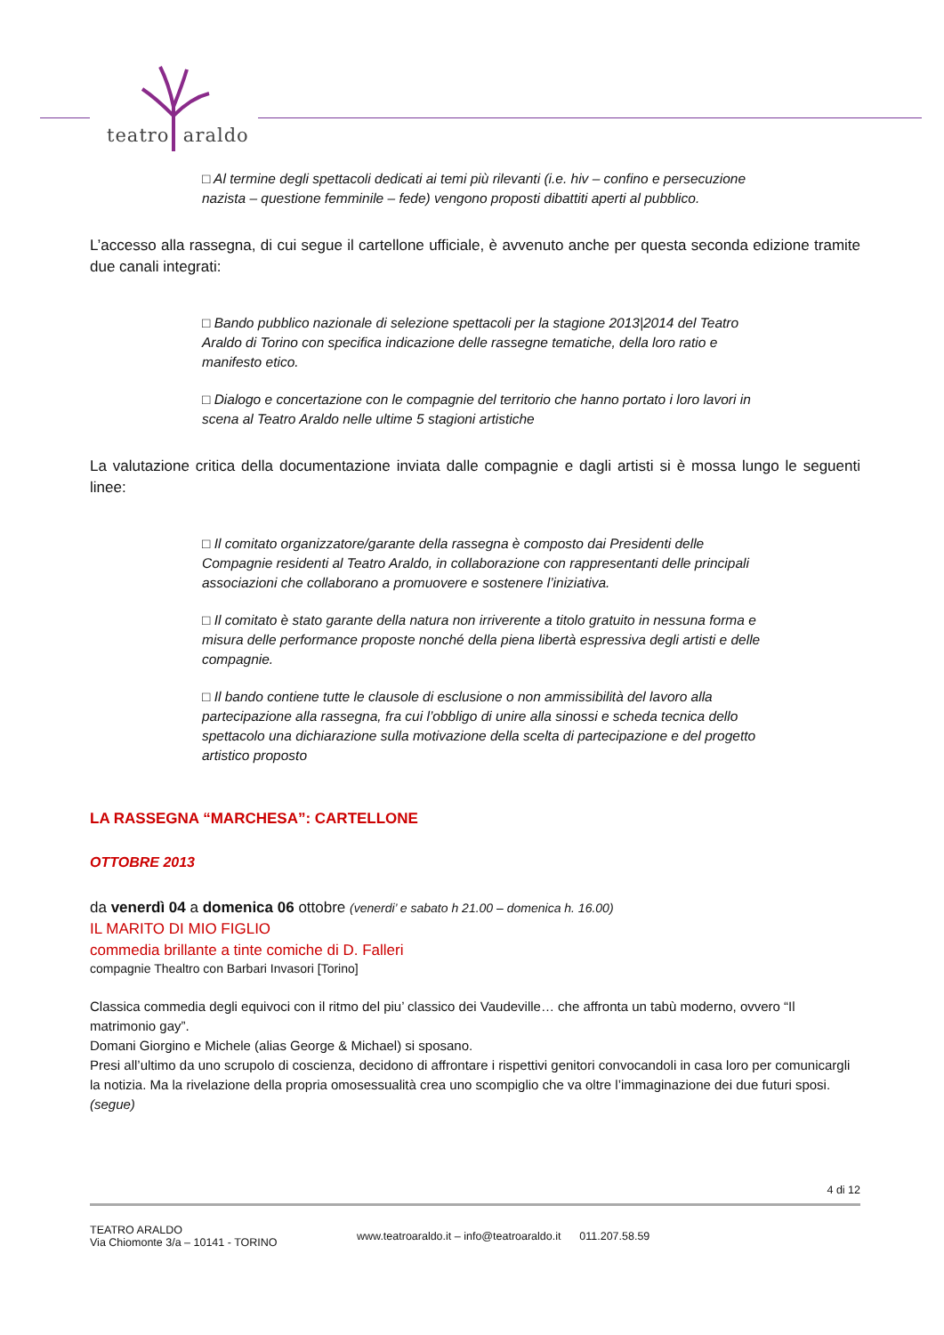teatro araldo
□ Al termine degli spettacoli dedicati ai temi più rilevanti (i.e. hiv – confino e persecuzione nazista – questione femminile – fede) vengono proposti dibattiti aperti al pubblico.
L’accesso alla rassegna, di cui segue il cartellone ufficiale, è avvenuto anche per questa seconda edizione tramite due canali integrati:
□ Bando pubblico nazionale di selezione spettacoli per la stagione 2013|2014 del Teatro Araldo di Torino con specifica indicazione delle rassegne tematiche, della loro ratio e manifesto etico.
□ Dialogo e concertazione con le compagnie del territorio che hanno portato i loro lavori in scena al Teatro Araldo nelle ultime 5 stagioni artistiche
La valutazione critica della documentazione inviata dalle compagnie e dagli artisti si è mossa lungo le seguenti linee:
□ Il comitato organizzatore/garante della rassegna è composto dai Presidenti delle Compagnie residenti al Teatro Araldo, in collaborazione con rappresentanti delle principali associazioni che collaborano a promuovere e sostenere l’iniziativa.
□ Il comitato è stato garante della natura non irriverente a titolo gratuito in nessuna forma e misura delle performance proposte nonché della piena libertà espressiva degli artisti e delle compagnie.
□ Il bando contiene tutte le clausole di esclusione o non ammissibilità del lavoro alla partecipazione alla rassegna, fra cui l’obbligo di unire alla sinossi e scheda tecnica dello spettacolo una dichiarazione sulla motivazione della scelta di partecipazione e del progetto artistico proposto
LA RASSEGNA “MARCHESA”: CARTELLONE
OTTOBRE 2013
da venerdì 04 a domenica 06 ottobre (venerdi’ e sabato h 21.00 – domenica h. 16.00)
IL MARITO DI MIO FIGLIO
commedia brillante a tinte comiche di D. Falleri
compagnie Thealtro con Barbari Invasori [Torino]
Classica commedia degli equivoci con il ritmo del piu’ classico dei Vaudeville… che affronta un tabù moderno, ovvero “Il matrimonio gay”.
Domani Giorgino e Michele (alias George & Michael) si sposano.
Presi all’ultimo da uno scrupolo di coscienza, decidono di affrontare i rispettivi genitori convocandoli in casa loro per comunicargli la notizia. Ma la rivelazione della propria omosessualità crea uno scompiglio che va oltre l’immaginazione dei due futuri sposi.
(segue)
4 di 12
TEATRO ARALDO
Via Chiomonte 3/a – 10141 - TORINO
www.teatroaraldo.it – info@teatroaraldo.it 011.207.58.59